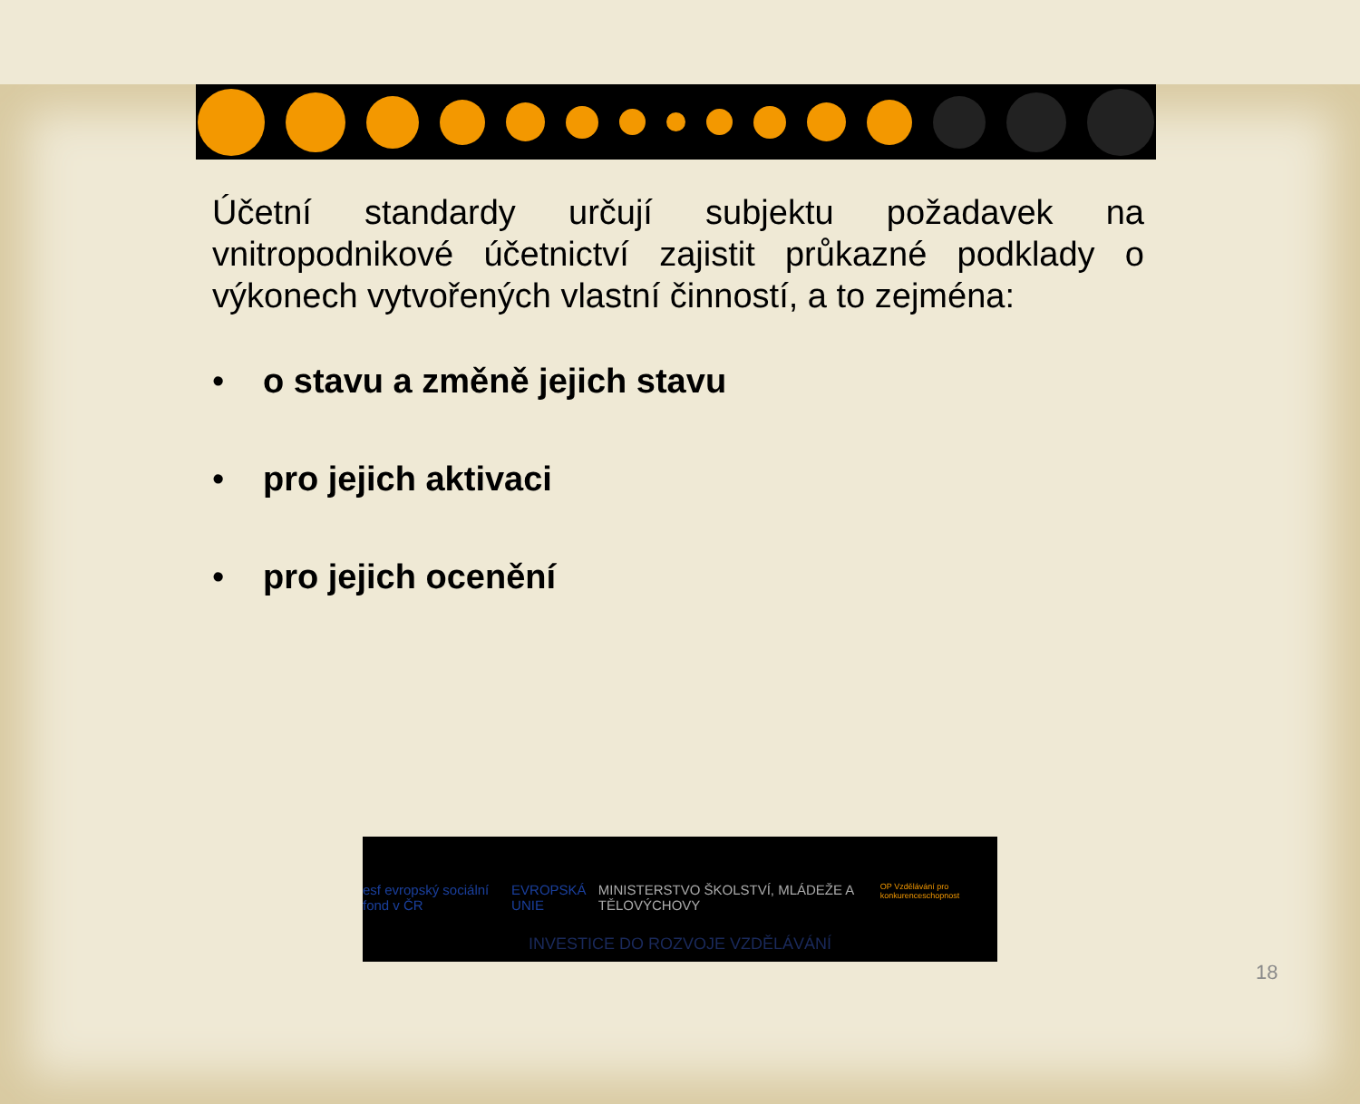Účetní standardy určují subjektu požadavek na vnitropodnikové účetnictví zajistit průkazné podklady o výkonech vytvořených vlastní činností, a to zejména:
• o stavu a změně jejich stavu
• pro jejich aktivaci
• pro jejich ocenění
esf evropský sociální fond v ČR EVROPSKÁ UNIE MINISTERSTVO ŠKOLSTVÍ, MLÁDEŽE A TĚLOVÝCHOVY OP Vzdělávání pro konkurenceschopnost
INVESTICE DO ROZVOJE VZDĚLÁVÁNÍ
18